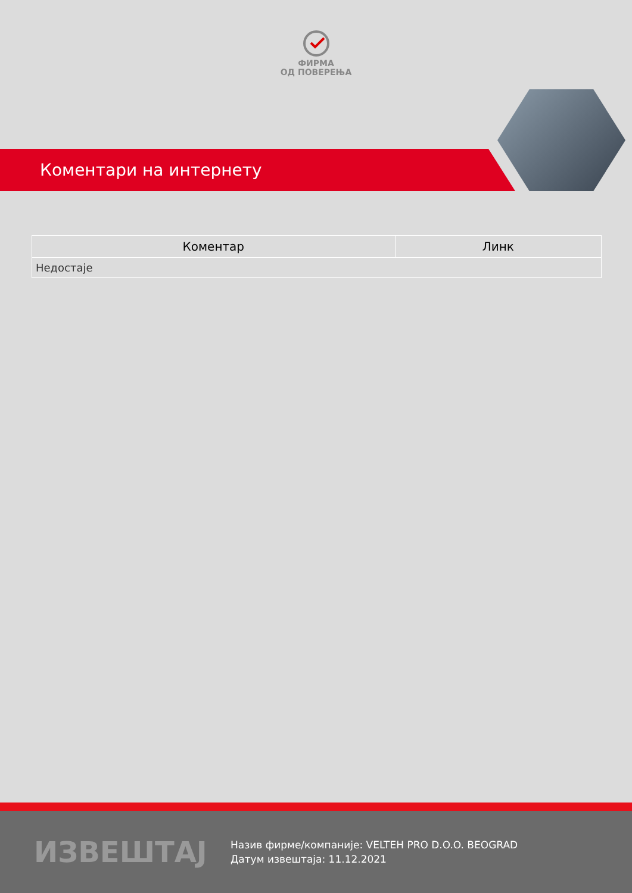ФИРМА
ОД ПОВЕРЕЊА
Коментари на интернету
| Коментар | Линк |
| --- | --- |
| Недостаје | |
ИЗВЕШТАЈ
Назив фирме/компаније: VELTEH PRO D.O.O. BEOGRAD
Датум извештаја: 11.12.2021